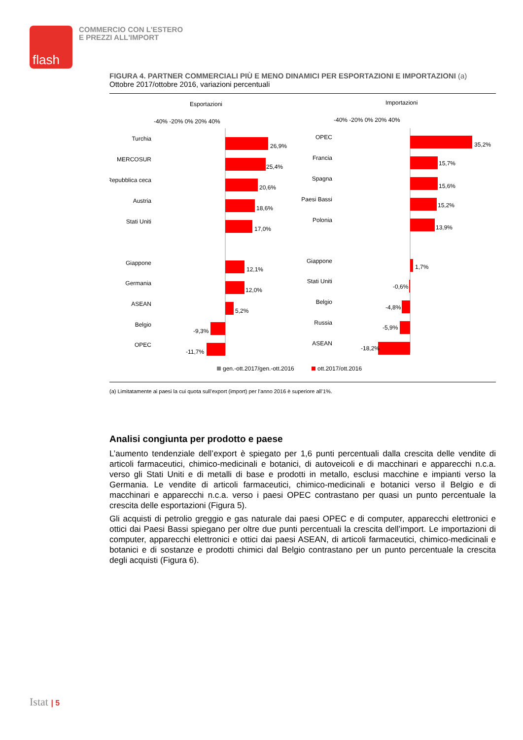flash
COMMERCIO CON L'ESTERO
E PREZZI ALL'IMPORT
FIGURA 4. PARTNER COMMERCIALI PIÙ E MENO DINAMICI PER ESPORTAZIONI E IMPORTAZIONI (a)
Ottobre 2017/ottobre 2016, variazioni percentuali
Esportazioni
Importazioni
-40% -20% 0% 20% 40%
-40% -20% 0% 20% 40%
Turchia
MERCOSUR
Repubblica ceca
Austria
Stati Uniti
Giappone
Germania
ASEAN
Belgio
OPEC
OPEC
Francia
Spagna
Paesi Bassi
Polonia
Giappone
Stati Uniti
Belgio
Russia
ASEAN
26,9%
25,4%
20,6%
18,6%
17,0%
12,1%
12,0%
5,2%
-9,3%
-11,7%
35,2%
15,7%
15,6%
15,2%
13,9%
1,7%
-0,6%
-4,8%
-5,9%
-18,2%
gen.-ott.2017/gen.-ott.2016
ott.2017/ott.2016
(a) Limitatamente ai paesi la cui quota sull’export (import) per l’anno 2016 è superiore all’1%.
Analisi congiunta per prodotto e paese
L’aumento tendenziale dell’export è spiegato per 1,6 punti percentuali dalla crescita delle vendite di articoli farmaceutici, chimico-medicinali e botanici, di autoveicoli e di macchinari e apparecchi n.c.a. verso gli Stati Uniti e di metalli di base e prodotti in metallo, esclusi macchine e impianti verso la Germania. Le vendite di articoli farmaceutici, chimico-medicinali e botanici verso il Belgio e di macchinari e apparecchi n.c.a. verso i paesi OPEC contrastano per quasi un punto percentuale la crescita delle esportazioni (Figura 5).
Gli acquisti di petrolio greggio e gas naturale dai paesi OPEC e di computer, apparecchi elettronici e ottici dai Paesi Bassi spiegano per oltre due punti percentuali la crescita dell’import. Le importazioni di computer, apparecchi elettronici e ottici dai paesi ASEAN, di articoli farmaceutici, chimico-medicinali e botanici e di sostanze e prodotti chimici dal Belgio contrastano per un punto percentuale la crescita degli acquisti (Figura 6).
Istat | 5